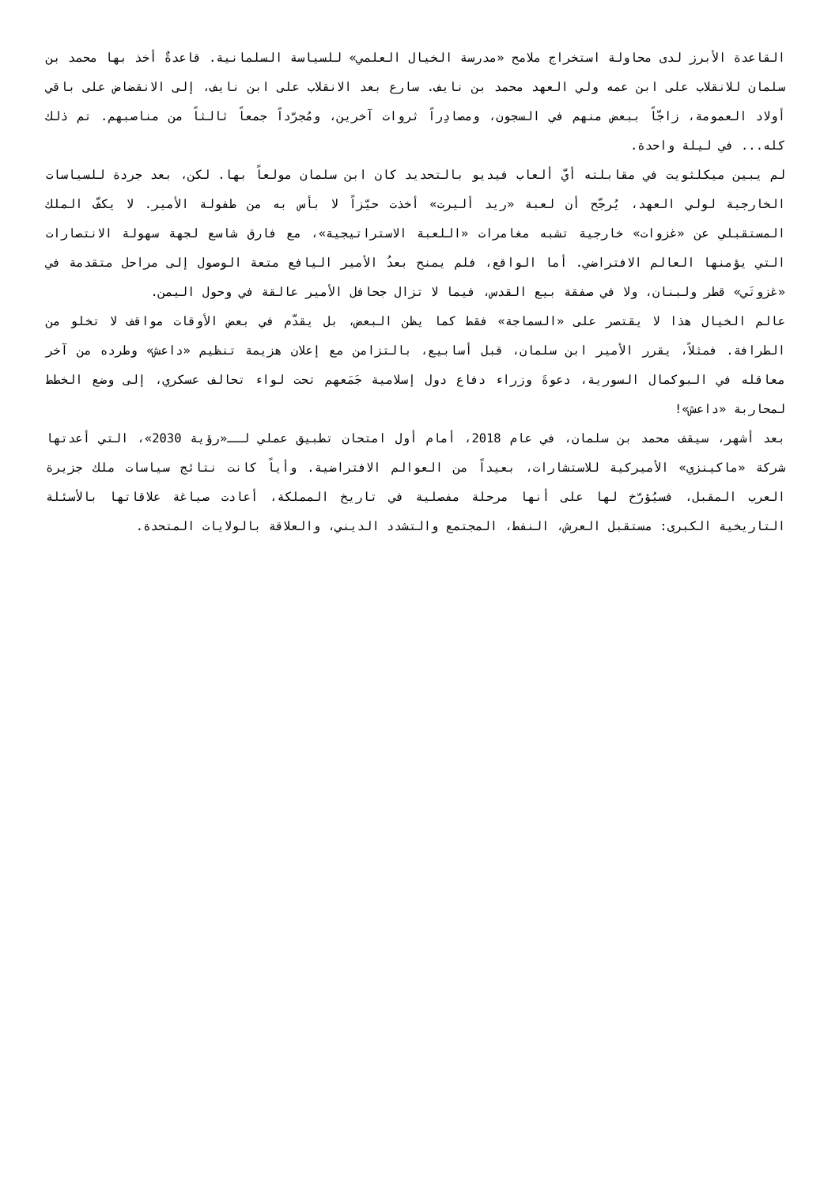القاعدة الأبرز لدى محاولة استخراج ملامح «مدرسة الخيال العلمي» للسياسة السلمانية. قاعدةٌ أخذ بها محمد بن سلمان للانقلاب على ابن عمه ولي العهد محمد بن نايف. سارع بعد الانقلاب على ابن نايف، إلى الانقضاض على باقي أولاد العمومة، زاجّاً ببعض منهم في السجون، ومصادِراً ثروات آخرين، ومُجرّداً جمعاً ثالثاً من مناصبهم. تم ذلك كله... في ليلة واحدة.
لم يبين ميكلثويت في مقابلته أيّ ألعاب فيديو بالتحديد كان ابن سلمان مولعاً بها. لكن، بعد جردة للسياسات الخارجية لولي العهد، يُرجّح أن لعبة «ريد أليرت» أخذت حيّزاً لا بأس به من طفولة الأمير. لا يكفّ الملك المستقبلي عن «غزوات» خارجية تشبه مغامرات «اللعبة الاستراتيجية»، مع فارق شاسع لجهة سهولة الانتصارات التي يؤمنها العالم الافتراضي. أما الواقع، فلم يمنح بعدُ الأمير اليافع متعة الوصول إلى مراحل متقدمة في «غزوتَي» قطر ولبنان، ولا في صفقة بيع القدس، فيما لا تزال جحافل الأمير عالقة في وحول اليمن.
عالم الخيال هذا لا يقتصر على «السماجة» فقط كما يظن البعض، بل يقدّم في بعض الأوقات مواقف لا تخلو من الطرافة. فمثلاً، يقرر الأمير ابن سلمان، قبل أسابيع، بالتزامن مع إعلان هزيمة تنظيم «داعش» وطرده من آخر معاقله في البوكمال السورية، دعوةَ وزراء دفاع دول إسلامية جَمَعهم تحت لواء تحالف عسكري، إلى وضع الخطط لمحاربة «داعش»!
بعد أشهر، سيقف محمد بن سلمان، في عام 2018، أمام أول امتحان تطبيق عملي لــ«رؤية 2030»، التي أعدتها شركة «ماكينزي» الأميركية للاستشارات، بعيداً من العوالم الافتراضية. وأياً كانت نتائج سياسات ملك جزيرة العرب المقبل، فسيُؤرّخ لها على أنها مرحلة مفصلية في تاريخ المملكة، أعادت صياغة علاقاتها بالأسئلة التاريخية الكبرى: مستقبل العرش، النفط، المجتمع والتشدد الديني، والعلاقة بالولايات المتحدة.